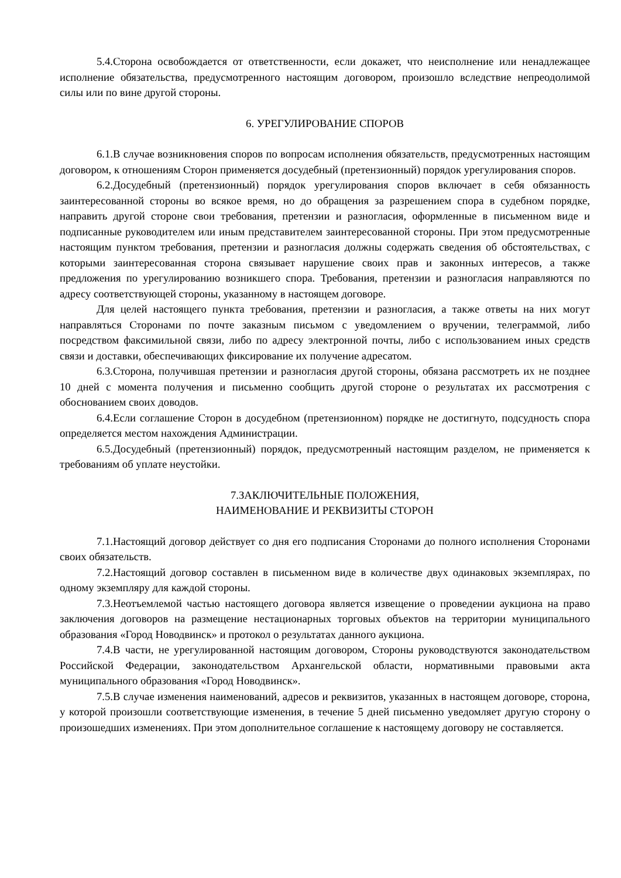5.4.Сторона освобождается от ответственности, если докажет, что неисполнение или ненадлежащее исполнение обязательства, предусмотренного настоящим договором, произошло вследствие непреодолимой силы или по вине другой стороны.
6. УРЕГУЛИРОВАНИЕ СПОРОВ
6.1.В случае возникновения споров по вопросам исполнения обязательств, предусмотренных настоящим договором, к отношениям Сторон применяется досудебный (претензионный) порядок урегулирования споров.
6.2.Досудебный (претензионный) порядок урегулирования споров включает в себя обязанность заинтересованной стороны во всякое время, но до обращения за разрешением спора в судебном порядке, направить другой стороне свои требования, претензии и разногласия, оформленные в письменном виде и подписанные руководителем или иным представителем заинтересованной стороны. При этом предусмотренные настоящим пунктом требования, претензии и разногласия должны содержать сведения об обстоятельствах, с которыми заинтересованная сторона связывает нарушение своих прав и законных интересов, а также предложения по урегулированию возникшего спора. Требования, претензии и разногласия направляются по адресу соответствующей стороны, указанному в настоящем договоре.
Для целей настоящего пункта требования, претензии и разногласия, а также ответы на них могут направляться Сторонами по почте заказным письмом с уведомлением о вручении, телеграммой, либо посредством факсимильной связи, либо по адресу электронной почты, либо с использованием иных средств связи и доставки, обеспечивающих фиксирование их получение адресатом.
6.3.Сторона, получившая претензии и разногласия другой стороны, обязана рассмотреть их не позднее 10 дней с момента получения и письменно сообщить другой стороне о результатах их рассмотрения с обоснованием своих доводов.
6.4.Если соглашение Сторон в досудебном (претензионном) порядке не достигнуто, подсудность спора определяется местом нахождения Администрации.
6.5.Досудебный (претензионный) порядок, предусмотренный настоящим разделом, не применяется к требованиям об уплате неустойки.
7.ЗАКЛЮЧИТЕЛЬНЫЕ ПОЛОЖЕНИЯ,
НАИМЕНОВАНИЕ И РЕКВИЗИТЫ СТОРОН
7.1.Настоящий договор действует со дня его подписания Сторонами до полного исполнения Сторонами своих обязательств.
7.2.Настоящий договор составлен в письменном виде в количестве двух одинаковых экземплярах, по одному экземпляру для каждой стороны.
7.3.Неотъемлемой частью настоящего договора является извещение о проведении аукциона на право заключения договоров на размещение нестационарных торговых объектов на территории муниципального образования «Город Новодвинск» и протокол о результатах данного аукциона.
7.4.В части, не урегулированной настоящим договором, Стороны руководствуются законодательством Российской Федерации, законодательством Архангельской области, нормативными правовыми акта муниципального образования «Город Новодвинск».
7.5.В случае изменения наименований, адресов и реквизитов, указанных в настоящем договоре, сторона, у которой произошли соответствующие изменения, в течение 5 дней письменно уведомляет другую сторону о произошедших изменениях. При этом дополнительное соглашение к настоящему договору не составляется.